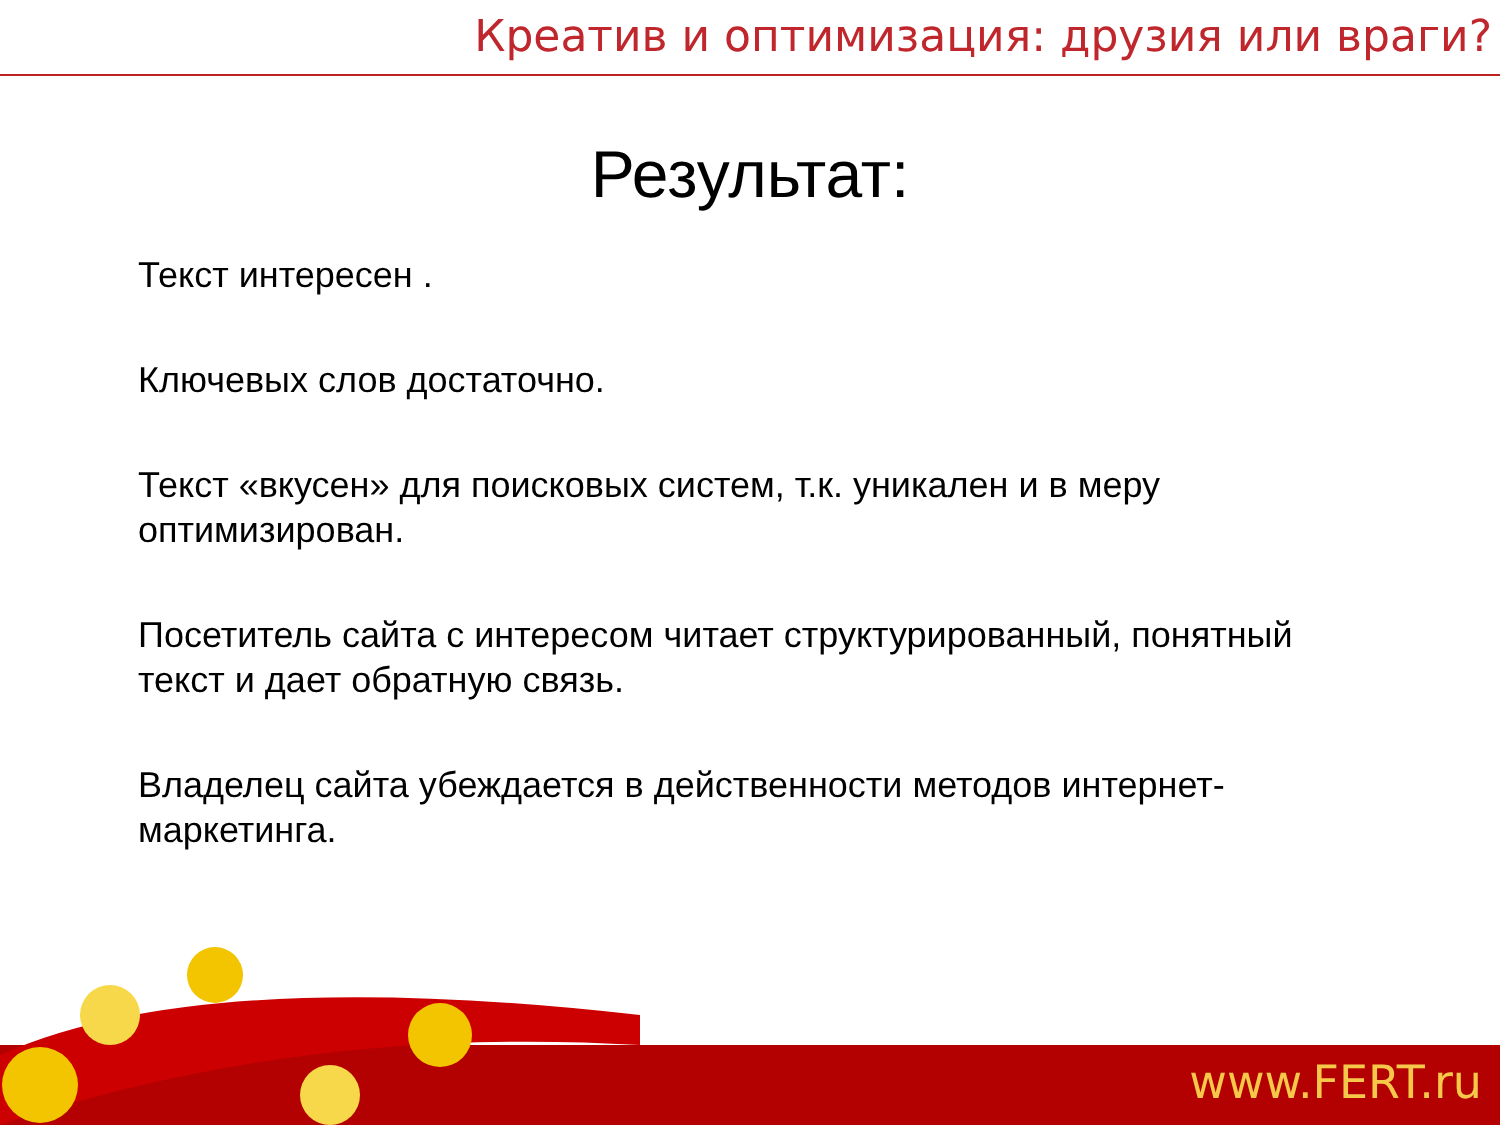Креатив и оптимизация: друзия или враги?
Результат:
Текст интересен .
Ключевых слов достаточно.
Текст «вкусен» для поисковых систем, т.к. уникален и в меру оптимизирован.
Посетитель сайта с интересом читает структурированный, понятный текст и дает обратную связь.
Владелец сайта убеждается в действенности методов интернет-маркетинга.
www.FERT.ru